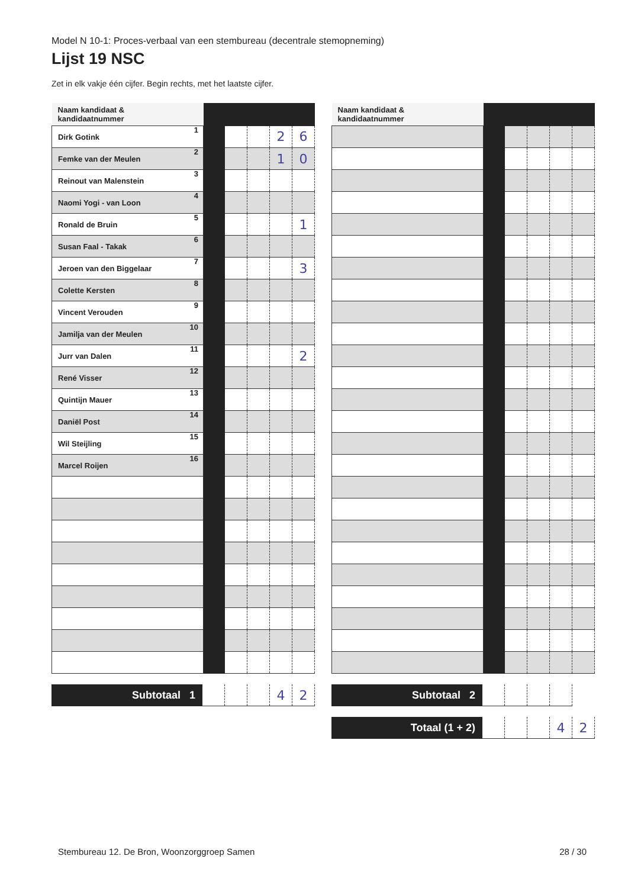Model N 10-1: Proces-verbaal van een stembureau (decentrale stemopneming)
Lijst 19 NSC
Zet in elk vakje één cijfer. Begin rechts, met het laatste cijfer.
| Naam kandidaat & kandidaatnummer | | | | | |
| Dirk Gotink 1 | | | | 2 | 6 |
| Femke van der Meulen 2 | | | | 1 | 0 |
| Reinout van Malenstein 3 | | | | | |
| Naomi Yogi - van Loon 4 | | | | | |
| Ronald de Bruin 5 | | | | | 1 |
| Susan Faal - Takak 6 | | | | | |
| Jeroen van den Biggelaar 7 | | | | | 3 |
| Colette Kersten 8 | | | | | |
| Vincent Verouden 9 | | | | | |
| Jamilja van der Meulen 10 | | | | | |
| Jurr van Dalen 11 | | | | | 2 |
| René Visser 12 | | | | | |
| Quintijn Mauer 13 | | | | | |
| Daniël Post 14 | | | | | |
| Wil Steijling 15 | | | | | |
| Marcel Roijen 16 | | | | | |
| Subtotaal 1 | | | | 4 | 2 |
| Naam kandidaat & kandidaatnummer | | | | | |
| Subtotaal 2 | | | | |
| Totaal (1 + 2) | | | | 4 | 2 |
Stembureau 12. De Bron, Woonzorggroep Samen 28 / 30